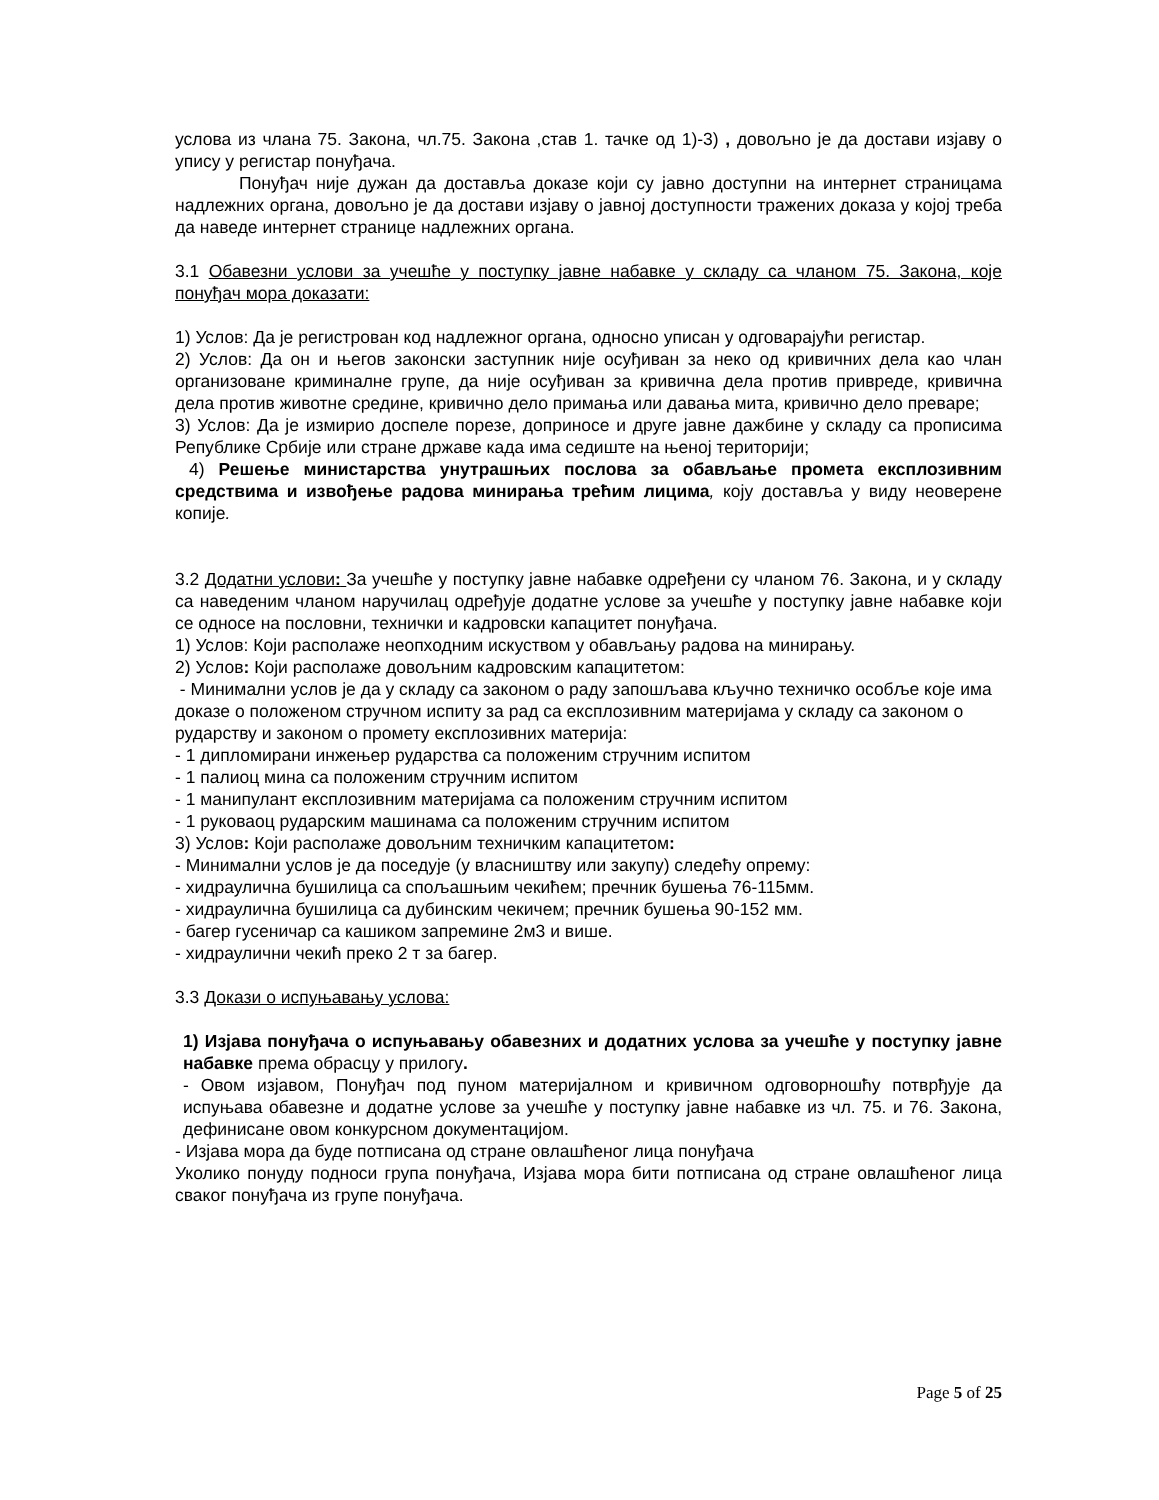услова из члана 75. Закона, чл.75. Закона ,став 1. тачке од 1)-3) , довољно је да достави изјаву о упису у регистар понуђача.
Понуђач није дужан да доставља доказе који су јавно доступни на интернет страницама надлежних органа, довољно је да достави изјаву о јавној доступности тражених доказа у којој треба да наведе интернет странице надлежних органа.
3.1 Обавезни услови за учешће у поступку јавне набавке у складу са члaном 75. Закона, које понуђач мора доказати:
1) Услов: Да је регистрован код надлежног органа, односно уписан у одговарајући регистар.
2) Услов: Да он и његов законски заступник није осуђиван за неко од кривичних дела као члан организоване криминалне групе, да није осуђиван за кривична дела против привреде, кривична дела против животне средине, кривично дело примања или давања мита, кривично дело преваре;
3) Услов: Да је измирио доспеле порезе, доприносе и друге јавне дажбине у складу са прописима Републике Србије или стране државе када има седиште на њеној територији;
4) Решење министарства унутрашњих послова за обављање промета експлозивним средствима и извођење радова минирања трећим лицима, коју доставља у виду неоверене копије.
3.2 Додатни услови: За учешће у поступку јавне набавке одређени су чланом 76. Закона, и у складу са наведеним чланом наручилац одређује додатне услове за учешће у поступку јавне набавке који се односе на пословни, технички и кадровски капацитет понуђача.
1) Услов: Који располаже неопходним искуством у обављању радова на минирању.
2) Услов: Који располаже довољним кадровским капацитетом:
- Минимални услов је да у складу са законом о раду запошљава кључно техничко особље које има доказе о положеном стручном испиту за рад са експлозивним материјама у складу са законом о рударству и законом о промету експлозивних материја:
- 1 дипломирани инжењер рударства са положеним стручним испитом
- 1 палиоц мина са положеним стручним испитом
- 1 манипулант експлозивним материјама са положеним стручним испитом
- 1 руковаоц рударским машинама са положеним стручним испитом
3) Услов: Који располаже довољним техничким капацитетом:
- Минимални услов је да поседује (у власништву или закупу) следећу опрему:
- хидраулична бушилица са спољашњим чекићем; пречник бушења 76-115мм.
- хидраулична бушилица са дубинским чекичем; пречник бушења 90-152 мм.
- багер гусеничар са кашиком запремине 2м3 и више.
- хидраулични чекић преко 2 т за багер.
3.3 Докази о испуњавању услова:
1) Изјава понуђача о испуњавању обавезних и додатних услова за учешће у поступку јавне набавке према обрасцу у прилогу.
- Овом изјавом, Понуђач под пуном материјалном и кривичном одговорношћу потврђује да испуњава обавезне и додатне услове за учешће у поступку јавне набавке из чл. 75. и 76. Закона, дефинисане овом конкурсном документацијом.
- Изјава мора да буде потписана од стране овлашћеног лица понуђача
Уколико понуду подноси група понуђача, Изјава мора бити потписана од стране овлашћеног лица сваког понуђача из групе понуђача.
Page 5 of 25